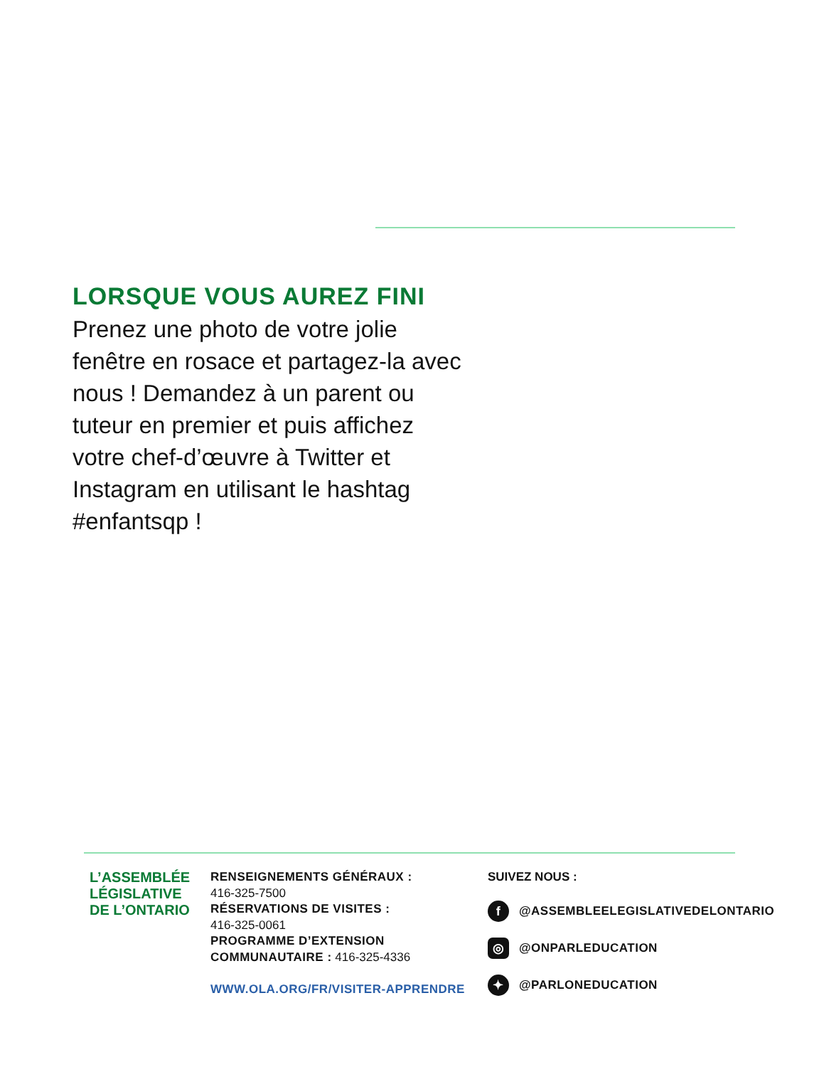LORSQUE VOUS AUREZ FINI
Prenez une photo de votre jolie fenêtre en rosace et partagez-la avec nous ! Demandez à un parent ou tuteur en premier et puis affichez votre chef-d’œuvre à Twitter et Instagram en utilisant le hashtag #enfantsqp !
L’ASSEMBLÉE
LÉGISLATIVE
DE L’ONTARIO
RENSEIGNEMENTS GÉNÉRAUX :
416-325-7500
RÉSERVATIONS DE VISITES :
416-325-0061
PROGRAMME D’EXTENSION
COMMUNAUTAIRE : 416-325-4336
WWW.OLA.ORG/FR/VISITER-APPRENDRE
SUIVEZ NOUS :
f @ASSEMBLEELEGISLATIVEDELONTARIO
◎ @ONPARLEDUCATION
✦ @PARLONEDUCATION